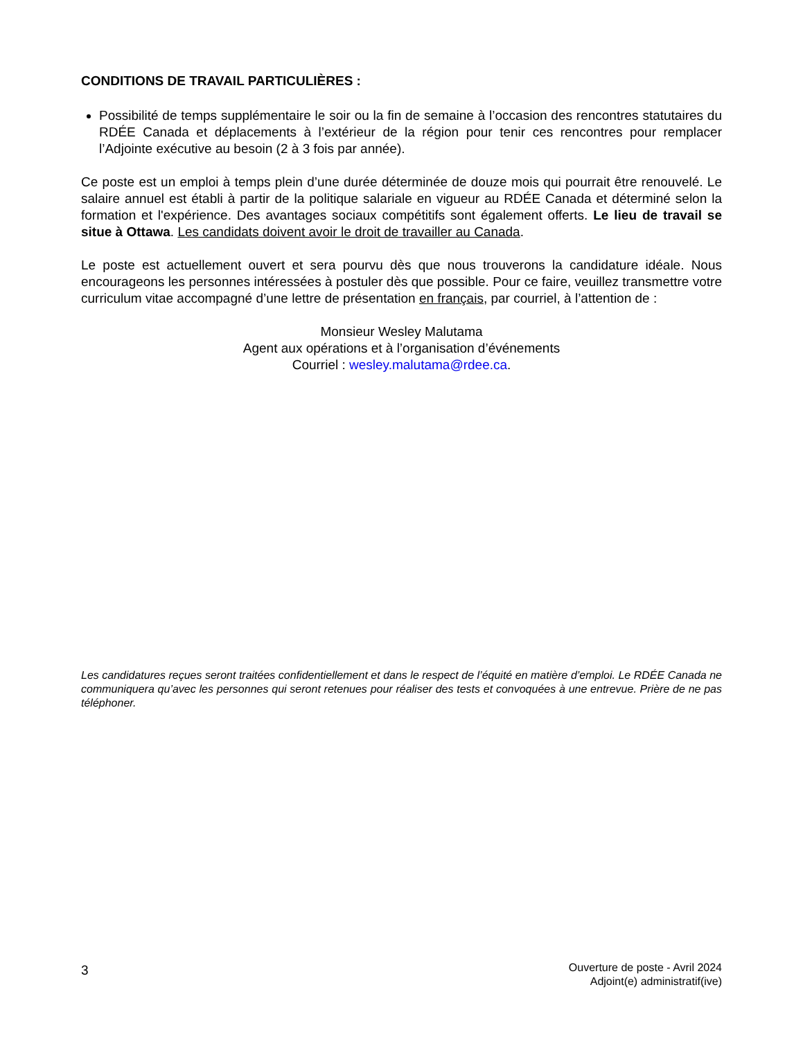CONDITIONS DE TRAVAIL PARTICULIÈRES :
Possibilité de temps supplémentaire le soir ou la fin de semaine à l’occasion des rencontres statutaires du RDÉE Canada et déplacements à l’extérieur de la région pour tenir ces rencontres pour remplacer l’Adjointe exécutive au besoin (2 à 3 fois par année).
Ce poste est un emploi à temps plein d’une durée déterminée de douze mois qui pourrait être renouvelé. Le salaire annuel est établi à partir de la politique salariale en vigueur au RDÉE Canada et déterminé selon la formation et l'expérience. Des avantages sociaux compétitifs sont également offerts. Le lieu de travail se situe à Ottawa. Les candidats doivent avoir le droit de travailler au Canada.
Le poste est actuellement ouvert et sera pourvu dès que nous trouverons la candidature idéale. Nous encourageons les personnes intéressées à postuler dès que possible. Pour ce faire, veuillez transmettre votre curriculum vitae accompagné d’une lettre de présentation en français, par courriel, à l’attention de :
Monsieur Wesley Malutama
Agent aux opérations et à l’organisation d’événements
Courriel : wesley.malutama@rdee.ca.
Les candidatures reçues seront traitées confidentiellement et dans le respect de l’équité en matière d’emploi. Le RDÉE Canada ne communiquera qu’avec les personnes qui seront retenues pour réaliser des tests et convoquées à une entrevue. Prière de ne pas téléphoner.
3
Ouverture de poste - Avril 2024
Adjoint(e) administratif(ive)